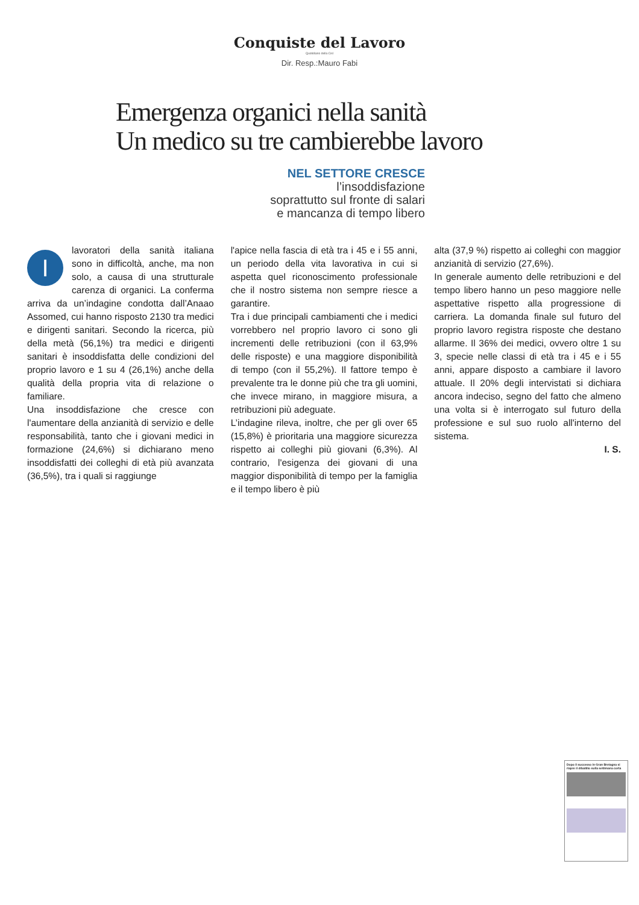Conquiste del Lavoro
Quotidiano della Cisl
Dir. Resp.:Mauro Fabi
Emergenza organici nella sanità
Un medico su tre cambierebbe lavoro
NEL SETTORE CRESCE
l’insoddisfazione
soprattutto sul fronte di salari
e mancanza di tempo libero
Ilavoratori della sanità italiana sono in difficoltà, anche, ma non solo, a causa di una strutturale carenza di organici. La conferma arriva da un’indagine condotta dall’Anaao Assomed, cui hanno risposto 2130 tra medici e dirigenti sanitari. Secondo la ricerca, più della metà (56,1%) tra medici e dirigenti sanitari è insoddisfatta delle condizioni del proprio lavoro e 1 su 4 (26,1%) anche della qualità della propria vita di relazione o familiare.
Una insoddisfazione che cresce con l'aumentare della anzianità di servizio e delle responsabilità, tanto che i giovani medici in formazione (24,6%) si dichiarano meno insoddisfatti dei colleghi di età più avanzata (36,5%), tra i quali si raggiunge
l'apice nella fascia di età tra i 45 e i 55 anni, un periodo della vita lavorativa in cui si aspetta quel riconoscimento professionale che il nostro sistema non sempre riesce a garantire.
Tra i due principali cambiamenti che i medici vorrebbero nel proprio lavoro ci sono gli incrementi delle retribuzioni (con il 63,9% delle risposte) e una maggiore disponibilità di tempo (con il 55,2%). Il fattore tempo è prevalente tra le donne più che tra gli uomini, che invece mirano, in maggiore misura, a retribuzioni più adeguate.
L’indagine rileva, inoltre, che per gli over 65 (15,8%) è prioritaria una maggiore sicurezza rispetto ai colleghi più giovani (6,3%). Al contrario, l'esigenza dei giovani di una maggior disponibilità di tempo per la famiglia e il tempo libero è più
alta (37,9 %) rispetto ai colleghi con maggior anzianità di servizio (27,6%).
In generale aumento delle retribuzioni e del tempo libero hanno un peso maggiore nelle aspettative rispetto alla progressione di carriera. La domanda finale sul futuro del proprio lavoro registra risposte che destano allarme. Il 36% dei medici, ovvero oltre 1 su 3, specie nelle classi di età tra i 45 e i 55 anni, appare disposto a cambiare il lavoro attuale. Il 20% degli intervistati si dichiara ancora indeciso, segno del fatto che almeno una volta si è interrogato sul futuro della professione e sul suo ruolo all'interno del sistema.
I. S.
Dopo il successo in Gran Bretagna si riapre il dibattito sulla settimana corta